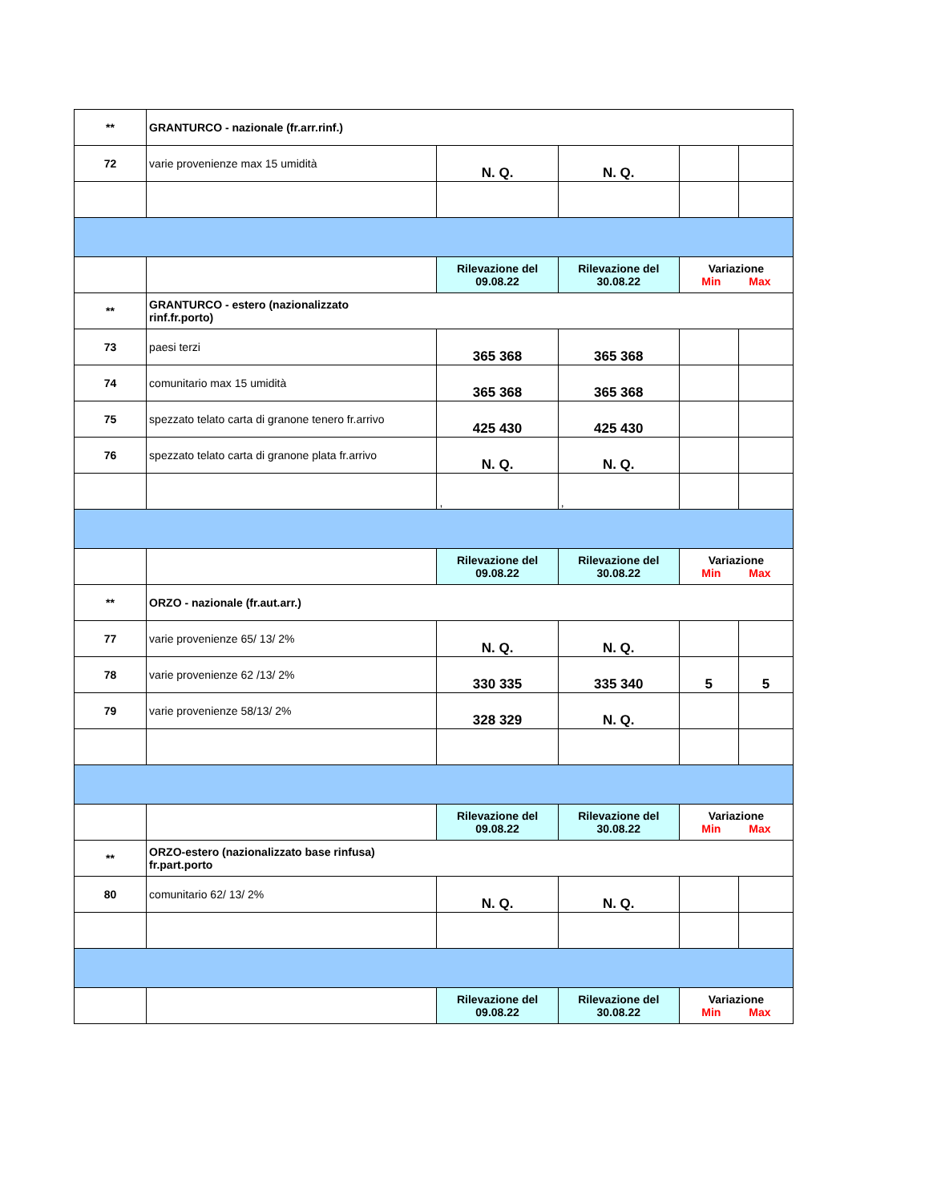| ** | GRANTURCO - nazionale (fr.arr.rinf.) | | | | |
| 72 | varie provenienze max 15 umidità | N. Q. | N. Q. | | |
| | | Rilevazione del 09.08.22 | Rilevazione del 30.08.22 | Variazione Min Max | |
| ** | GRANTURCO - estero (nazionalizzato rinf.fr.porto) | | | | |
| 73 | paesi terzi | 365 368 | 365 368 | | |
| 74 | comunitario max 15 umidità | 365 368 | 365 368 | | |
| 75 | spezzato telato carta di granone tenero fr.arrivo | 425 430 | 425 430 | | |
| 76 | spezzato telato carta di granone plata fr.arrivo | N. Q. | N. Q. | | |
| | | , | , | | |
| | | Rilevazione del 09.08.22 | Rilevazione del 30.08.22 | Variazione Min Max | |
| ** | ORZO - nazionale (fr.aut.arr.) | | | | |
| 77 | varie provenienze 65/ 13/ 2% | N. Q. | N. Q. | | |
| 78 | varie provenienze 62 /13/ 2% | 330 335 | 335 340 | 5 | 5 |
| 79 | varie provenienze 58/13/ 2% | 328 329 | N. Q. | | |
| | | Rilevazione del 09.08.22 | Rilevazione del 30.08.22 | Variazione Min Max | |
| ** | ORZO-estero (nazionalizzato base rinfusa) fr.part.porto | | | | |
| 80 | comunitario 62/ 13/ 2% | N. Q. | N. Q. | | |
| | | Rilevazione del 09.08.22 | Rilevazione del 30.08.22 | Variazione Min Max | |